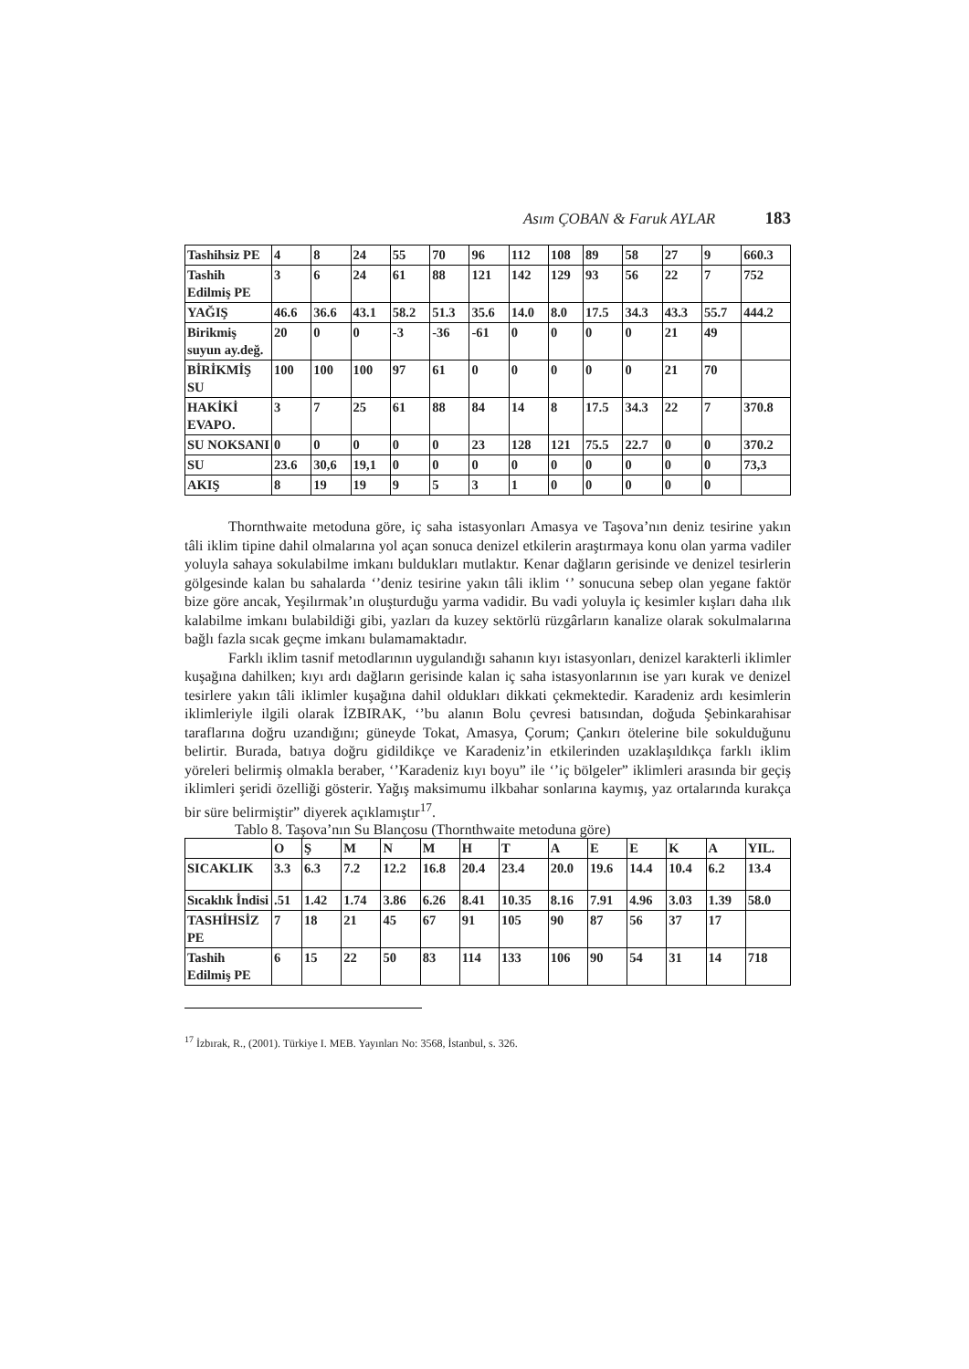Asım ÇOBAN & Faruk AYLAR 183
| Tashihsiz PE | 4 | 8 | 24 | 55 | 70 | 96 | 112 | 108 | 89 | 58 | 27 | 9 | 660.3 |
| Tashih Edilmiş PE | 3 | 6 | 24 | 61 | 88 | 121 | 142 | 129 | 93 | 56 | 22 | 7 | 752 |
| YAĞIŞ | 46.6 | 36.6 | 43.1 | 58.2 | 51.3 | 35.6 | 14.0 | 8.0 | 17.5 | 34.3 | 43.3 | 55.7 | 444.2 |
| Birikmiş suyun ay.değ. | 20 | 0 | 0 | -3 | -36 | -61 | 0 | 0 | 0 | 0 | 21 | 49 | |
| BİRİKMİŞ SU | 100 | 100 | 100 | 97 | 61 | 0 | 0 | 0 | 0 | 0 | 21 | 70 | |
| HAKİKİ EVAPO. | 3 | 7 | 25 | 61 | 88 | 84 | 14 | 8 | 17.5 | 34.3 | 22 | 7 | 370.8 |
| SU NOKSANI | 0 | 0 | 0 | 0 | 0 | 23 | 128 | 121 | 75.5 | 22.7 | 0 | 0 | 370.2 |
| SU | 23.6 | 30,6 | 19,1 | 0 | 0 | 0 | 0 | 0 | 0 | 0 | 0 | 0 | 73,3 |
| AKIŞ | 8 | 19 | 19 | 9 | 5 | 3 | 1 | 0 | 0 | 0 | 0 | 0 | |
Thornthwaite metoduna göre, iç saha istasyonları Amasya ve Taşova’nın deniz tesirine yakın tâli iklim tipine dahil olmalarına yol açan sonuca denizel etkilerin araştırmaya konu olan yarma vadiler yoluyla sahaya sokulabilme imkanı buldukları mutlaktır. Kenar dağların gerisinde ve denizel tesirlerin gölgesinde kalan bu sahalarda ‘’deniz tesirine yakın tâli iklim ‘’ sonucuna sebep olan yegane faktör bize göre ancak, Yeşilırmak’ın oluşturduğu yarma vadidir. Bu vadi yoluyla iç kesimler kışları daha ılık kalabilme imkanı bulabildiği gibi, yazları da kuzey sektörlü rüzgârların kanalize olarak sokulmalarına bağlı fazla sıcak geçme imkanı bulamamaktadır.
Farklı iklim tasnif metodlarının uygulandığı sahanın kıyı istasyonları, denizel karakterli iklimler kuşağına dahilken; kıyı ardı dağların gerisinde kalan iç saha istasyonlarının ise yarı kurak ve denizel tesirlere yakın tâli iklimler kuşağına dahil oldukları dikkati çekmektedir. Karadeniz ardı kesimlerin iklimleriyle ilgili olarak İZBIRAK, ‘’bu alanın Bolu çevresi batısından, doğuda Şebinkarahisar taraflarına doğru uzandığını; güneyde Tokat, Amasya, Çorum; Çankırı ötelerine bile sokulduğunu belirtir. Burada, batıya doğru gidildikçe ve Karadeniz’in etkilerinden uzaklaşıldıkça farklı iklim yöreleri belirmiş olmakla beraber, ‘’Karadeniz kıyı boyu” ile ‘’iç bölgeler” iklimleri arasında bir geçiş iklimleri şeridi özelliği gösterir. Yağış maksimumu ilkbahar sonlarına kaymış, yaz ortalarında kurakça bir süre belirmiştir” diyerek açıklamıştır<sup>17</sup>.
Tablo 8. Taşova’nın Su Blançosu (Thornthwaite metoduna göre)
| | O | Ş | M | N | M | H | T | A | E | E | K | A | YIL. |
| --- | --- | --- | --- | --- | --- | --- | --- | --- | --- | --- | --- | --- | --- |
| SICAKLIK | 3.3 | 6.3 | 7.2 | 12.2 | 16.8 | 20.4 | 23.4 | 20.0 | 19.6 | 14.4 | 10.4 | 6.2 | 13.4 |
| Sıcaklık İndisi | .51 | 1.42 | 1.74 | 3.86 | 6.26 | 8.41 | 10.35 | 8.16 | 7.91 | 4.96 | 3.03 | 1.39 | 58.0 |
| TASHİHSİZ PE | 7 | 18 | 21 | 45 | 67 | 91 | 105 | 90 | 87 | 56 | 37 | 17 | |
| Tashih Edilmiş PE | 6 | 15 | 22 | 50 | 83 | 114 | 133 | 106 | 90 | 54 | 31 | 14 | 718 |
<sup>17</sup> İzbırak, R., (2001). Türkiye I. MEB. Yayınları No: 3568, İstanbul, s. 326.